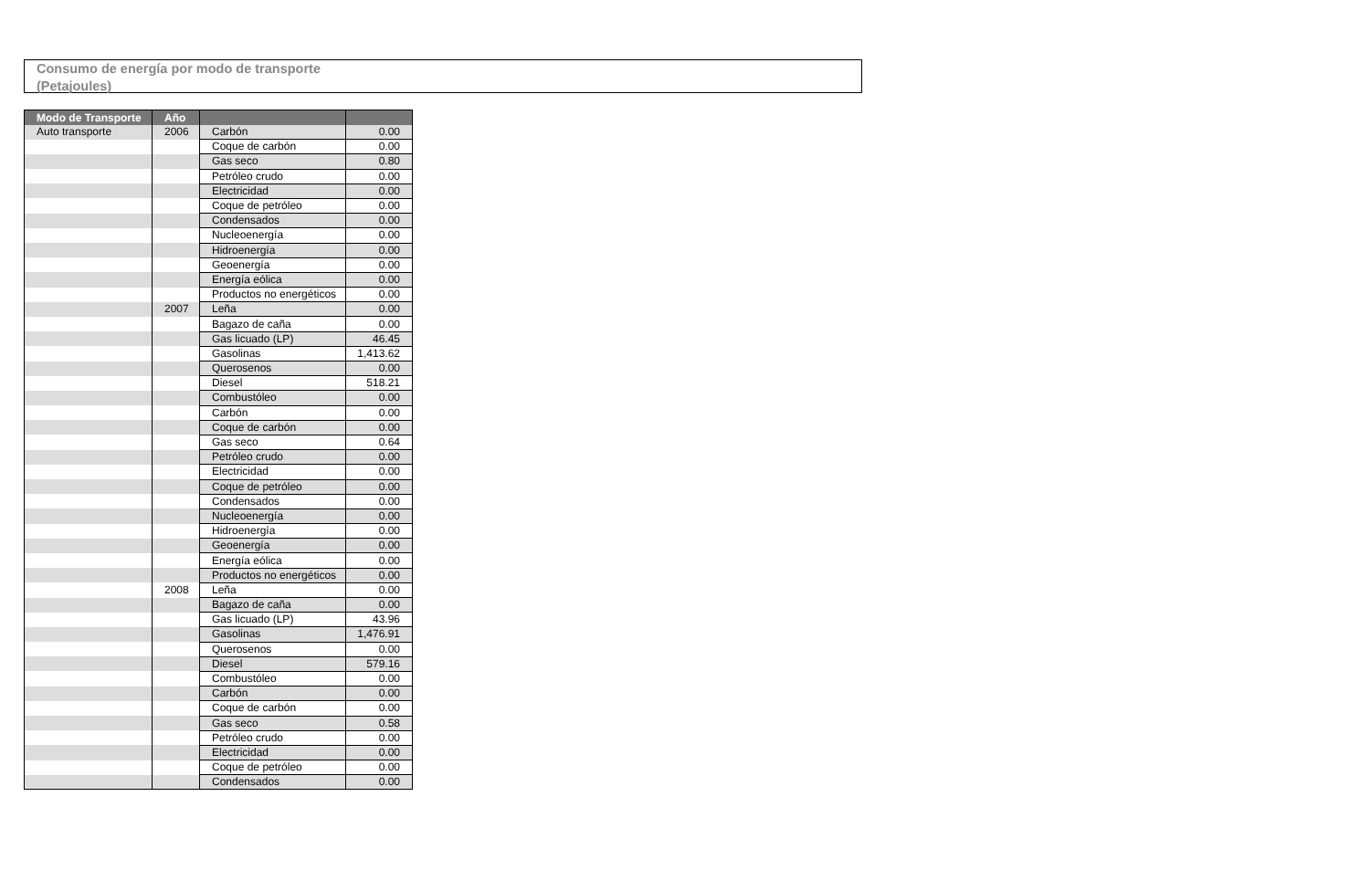Consumo de energía por modo de transporte
(Petajoules)
| Modo de Transporte | Año | | |
| --- | --- | --- | --- |
| Auto transporte | 2006 | Carbón | 0.00 |
| | | Coque de carbón | 0.00 |
| | | Gas seco | 0.80 |
| | | Petróleo crudo | 0.00 |
| | | Electricidad | 0.00 |
| | | Coque de petróleo | 0.00 |
| | | Condensados | 0.00 |
| | | Nucleoenergía | 0.00 |
| | | Hidroenergía | 0.00 |
| | | Geoenergía | 0.00 |
| | | Energía eólica | 0.00 |
| | | Productos no energéticos | 0.00 |
| | 2007 | Leña | 0.00 |
| | | Bagazo de caña | 0.00 |
| | | Gas licuado (LP) | 46.45 |
| | | Gasolinas | 1,413.62 |
| | | Querosenos | 0.00 |
| | | Diesel | 518.21 |
| | | Combustóleo | 0.00 |
| | | Carbón | 0.00 |
| | | Coque de carbón | 0.00 |
| | | Gas seco | 0.64 |
| | | Petróleo crudo | 0.00 |
| | | Electricidad | 0.00 |
| | | Coque de petróleo | 0.00 |
| | | Condensados | 0.00 |
| | | Nucleoenergía | 0.00 |
| | | Hidroenergía | 0.00 |
| | | Geoenergía | 0.00 |
| | | Energía eólica | 0.00 |
| | | Productos no energéticos | 0.00 |
| | 2008 | Leña | 0.00 |
| | | Bagazo de caña | 0.00 |
| | | Gas licuado (LP) | 43.96 |
| | | Gasolinas | 1,476.91 |
| | | Querosenos | 0.00 |
| | | Diesel | 579.16 |
| | | Combustóleo | 0.00 |
| | | Carbón | 0.00 |
| | | Coque de carbón | 0.00 |
| | | Gas seco | 0.58 |
| | | Petróleo crudo | 0.00 |
| | | Electricidad | 0.00 |
| | | Coque de petróleo | 0.00 |
| | | Condensados | 0.00 |